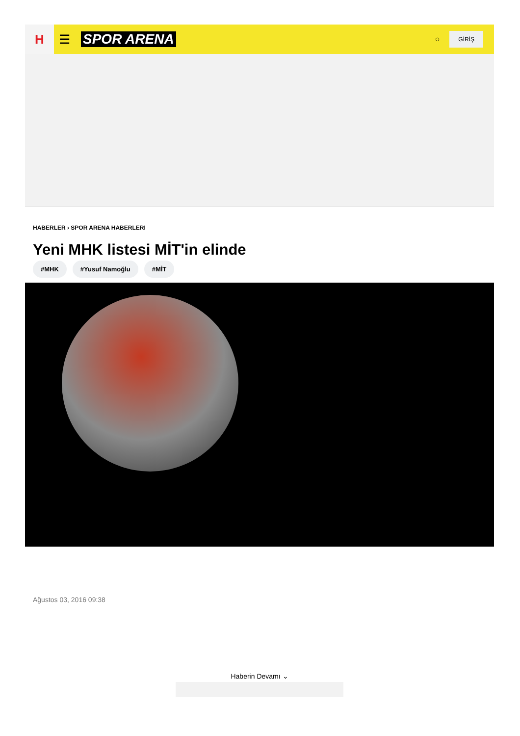H
☰ SPOR ARENA
○
GİRİŞ
HABERLER › SPOR ARENA HABERLERI
Yeni MHK listesi MİT'in elinde
#MHK #Yusuf Namoğlu #MİT
Ağustos 03, 2016 09:38
Haberin Devamı ⌄